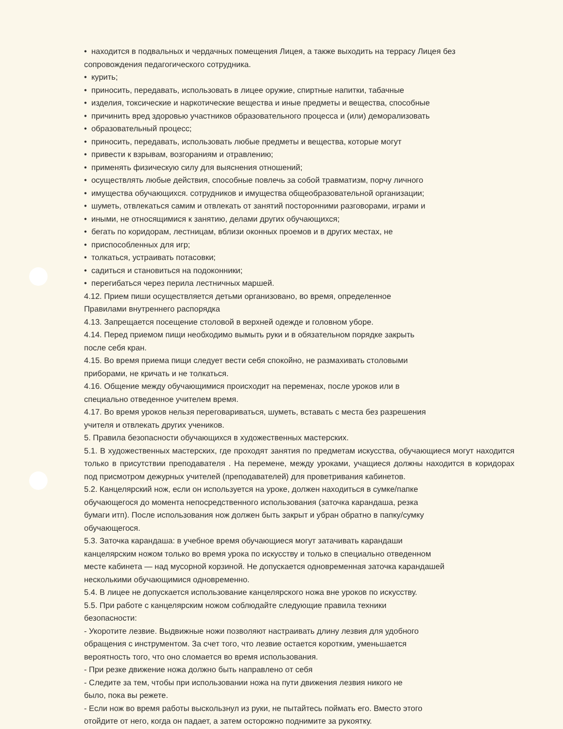• находится в подвальных и чердачных помещения Лицея, а также выходить на террасу Лицея без сопровождения педагогического сотрудника.
• курить;
• приносить, передавать, использовать в лицее оружие, спиртные напитки, табачные
• изделия, токсические и наркотические вещества и иные предметы и вещества, способные
• причинить вред здоровью участников образовательного процесса и (или) деморализовать
• образовательный процесс;
• приносить, передавать, использовать любые предметы и вещества, которые могут
• привести к взрывам, возгораниям и отравлению;
• применять физическую силу для выяснения отношений;
• осуществлять любые действия, способные повлечь за собой травматизм, порчу личного
• имущества обучающихся. сотрудников и имущества общеобразовательной организации;
• шуметь, отвлекаться самим и отвлекать от занятий посторонними разговорами, играми и
• иными, не относящимися к занятию, делами других обучающихся;
• бегать по коридорам, лестницам, вблизи оконных проемов и в других местах, не
• приспособленных для игр;
• толкаться, устраивать потасовки;
• садиться и становиться на подоконники;
• перегибаться через перила лестничных маршей.
4.12. Прием пиши осуществляется детьми организовано, во время, определенное
Правилами внутреннего распорядка
4.13. Запрещается посещение столовой в верхней одежде и головном уборе.
4.14. Перед приемом пищи необходимо вымыть руки и в обязательном порядке закрыть
после себя кран.
4.15. Во время приема пищи следует вести себя спокойно, не размахивать столовыми
приборами, не кричать и не толкаться.
4.16. Общение между обучающимися происходит на переменах, после уроков или в
специально отведенное учителем время.
4.17. Во время уроков нельзя переговариваться, шуметь, вставать с места без разрешения
учителя и отвлекать других учеников.
5. Правила безопасности обучающихся в художественных мастерских.
5.1. В художественных мастерских, где проходят занятия по предметам искусства, обучающиеся могут находится только в присутствии преподавателя . На перемене, между уроками, учащиеся должны находится в коридорах под присмотром дежурных учителей (преподавателей) для проветривания кабинетов.
5.2. Канцелярский нож, если он используется на уроке, должен находиться в сумке/папке
обучающегося до момента непосредственного использования (заточка карандаша, резка
бумаги итп). После использования нож должен быть закрыт и убран обратно в папку/сумку
обучающегося.
5.3. Заточка карандаша: в учебное время обучающиеся могут затачивать карандаши
канцелярским ножом только во время урока по искусству и только в специально отведенном
месте кабинета — над мусорной корзиной. Не допускается одновременная заточка карандашей
несколькими обучающимися одновременно.
5.4. В лицее не допускается использование канцелярского ножа вне уроков по искусству.
5.5. При работе с канцелярским ножом соблюдайте следующие правила техники
безопасности:
- Укоротите лезвие. Выдвижные ножи позволяют настраивать длину лезвия для удобного
обращения с инструментом. За счет того, что лезвие остается коротким, уменьшается
вероятность того, что оно сломается во время использования.
- При резке движение ножа должно быть направлено от себя
- Следите за тем, чтобы при использовании ножа на пути движения лезвия никого не
было, пока вы режете.
- Если нож во время работы выскользнул из руки, не пытайтесь поймать его. Вместо этого
отойдите от него, когда он падает, а затем осторожно поднимите за рукоятку.